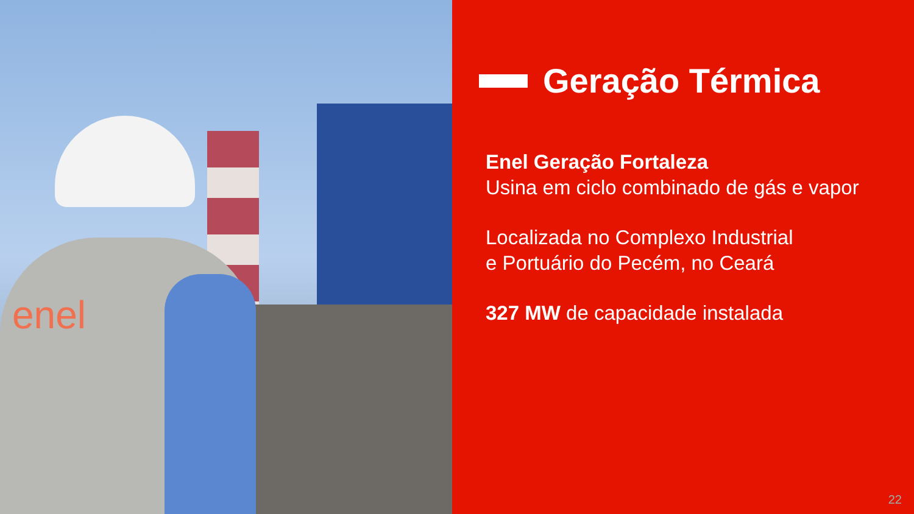enel
Geração Térmica
Enel Geração Fortaleza
Usina em ciclo combinado de gás e vapor
Localizada no Complexo Industrial
e Portuário do Pecém, no Ceará
327 MW de capacidade instalada
22